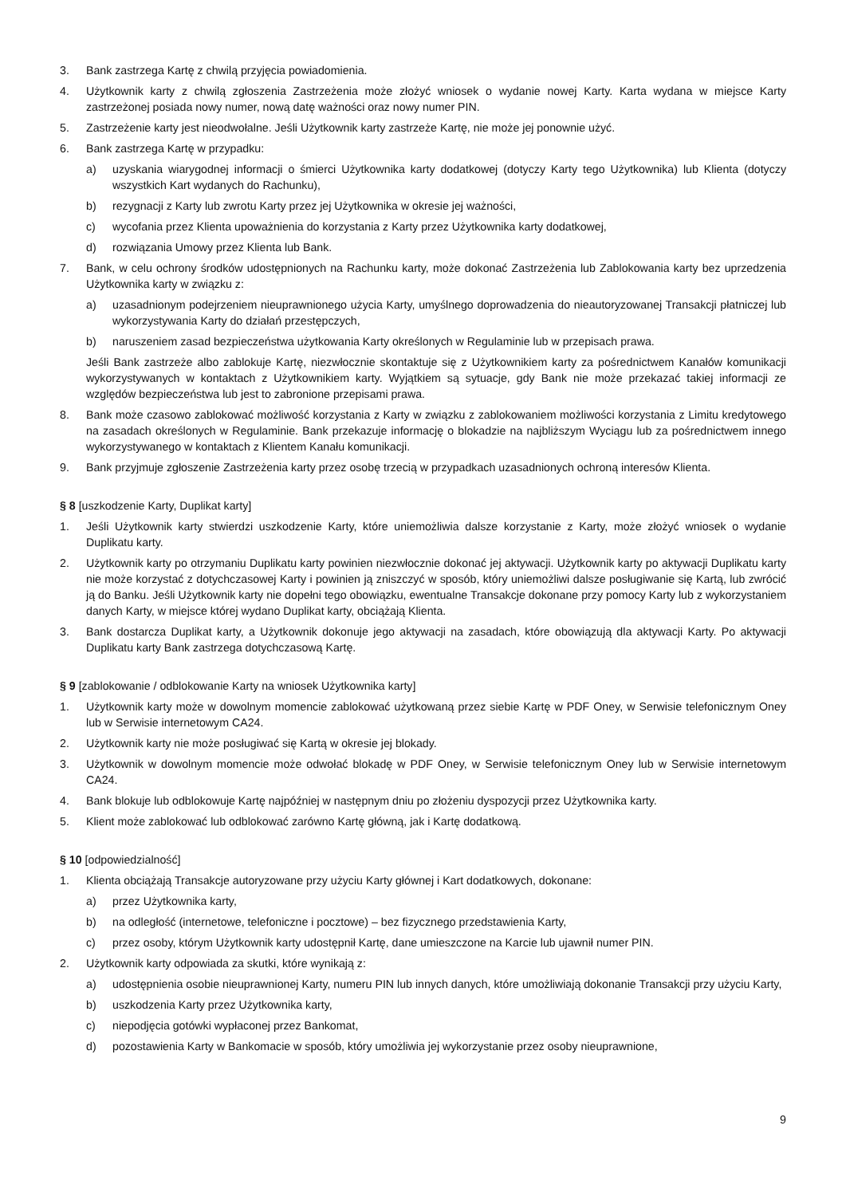3. Bank zastrzega Kartę z chwilą przyjęcia powiadomienia.
4. Użytkownik karty z chwilą zgłoszenia Zastrzeżenia może złożyć wniosek o wydanie nowej Karty. Karta wydana w miejsce Karty zastrzeżonej posiada nowy numer, nową datę ważności oraz nowy numer PIN.
5. Zastrzeżenie karty jest nieodwołalne. Jeśli Użytkownik karty zastrzeże Kartę, nie może jej ponownie użyć.
6. Bank zastrzega Kartę w przypadku:
a) uzyskania wiarygodnej informacji o śmierci Użytkownika karty dodatkowej (dotyczy Karty tego Użytkownika) lub Klienta (dotyczy wszystkich Kart wydanych do Rachunku),
b) rezygnacji z Karty lub zwrotu Karty przez jej Użytkownika w okresie jej ważności,
c) wycofania przez Klienta upoważnienia do korzystania z Karty przez Użytkownika karty dodatkowej,
d) rozwiązania Umowy przez Klienta lub Bank.
7. Bank, w celu ochrony środków udostępnionych na Rachunku karty, może dokonać Zastrzeżenia lub Zablokowania karty bez uprzedzenia Użytkownika karty w związku z:
a) uzasadnionym podejrzeniem nieuprawnionego użycia Karty, umyślnego doprowadzenia do nieautoryzowanej Transakcji płatniczej lub wykorzystywania Karty do działań przestępczych,
b) naruszeniem zasad bezpieczeństwa użytkowania Karty określonych w Regulaminie lub w przepisach prawa.
Jeśli Bank zastrzeże albo zablokuje Kartę, niezwłocznie skontaktuje się z Użytkownikiem karty za pośrednictwem Kanałów komunikacji wykorzystywanych w kontaktach z Użytkownikiem karty. Wyjątkiem są sytuacje, gdy Bank nie może przekazać takiej informacji ze względów bezpieczeństwa lub jest to zabronione przepisami prawa.
8. Bank może czasowo zablokować możliwość korzystania z Karty w związku z zablokowaniem możliwości korzystania z Limitu kredytowego na zasadach określonych w Regulaminie. Bank przekazuje informację o blokadzie na najbliższym Wyciągu lub za pośrednictwem innego wykorzystywanego w kontaktach z Klientem Kanału komunikacji.
9. Bank przyjmuje zgłoszenie Zastrzeżenia karty przez osobę trzecią w przypadkach uzasadnionych ochroną interesów Klienta.
§ 8 [uszkodzenie Karty, Duplikat karty]
1. Jeśli Użytkownik karty stwierdzi uszkodzenie Karty, które uniemożliwia dalsze korzystanie z Karty, może złożyć wniosek o wydanie Duplikatu karty.
2. Użytkownik karty po otrzymaniu Duplikatu karty powinien niezwłocznie dokonać jej aktywacji. Użytkownik karty po aktywacji Duplikatu karty nie może korzystać z dotychczasowej Karty i powinien ją zniszczyć w sposób, który uniemożliwi dalsze posługiwanie się Kartą, lub zwrócić ją do Banku. Jeśli Użytkownik karty nie dopełni tego obowiązku, ewentualne Transakcje dokonane przy pomocy Karty lub z wykorzystaniem danych Karty, w miejsce której wydano Duplikat karty, obciążają Klienta.
3. Bank dostarcza Duplikat karty, a Użytkownik dokonuje jego aktywacji na zasadach, które obowiązują dla aktywacji Karty. Po aktywacji Duplikatu karty Bank zastrzega dotychczasową Kartę.
§ 9 [zablokowanie / odblokowanie Karty na wniosek Użytkownika karty]
1. Użytkownik karty może w dowolnym momencie zablokować użytkowaną przez siebie Kartę w PDF Oney, w Serwisie telefonicznym Oney lub w Serwisie internetowym CA24.
2. Użytkownik karty nie może posługiwać się Kartą w okresie jej blokady.
3. Użytkownik w dowolnym momencie może odwołać blokadę w PDF Oney, w Serwisie telefonicznym Oney lub w Serwisie internetowym CA24.
4. Bank blokuje lub odblokowuje Kartę najpóźniej w następnym dniu po złożeniu dyspozycji przez Użytkownika karty.
5. Klient może zablokować lub odblokować zarówno Kartę główną, jak i Kartę dodatkową.
§ 10 [odpowiedzialność]
1. Klienta obciążają Transakcje autoryzowane przy użyciu Karty głównej i Kart dodatkowych, dokonane:
a) przez Użytkownika karty,
b) na odległość (internetowe, telefoniczne i pocztowe) – bez fizycznego przedstawienia Karty,
c) przez osoby, którym Użytkownik karty udostępnił Kartę, dane umieszczone na Karcie lub ujawnił numer PIN.
2. Użytkownik karty odpowiada za skutki, które wynikają z:
a) udostępnienia osobie nieuprawnionej Karty, numeru PIN lub innych danych, które umożliwiają dokonanie Transakcji przy użyciu Karty,
b) uszkodzenia Karty przez Użytkownika karty,
c) niepodjęcia gotówki wypłaconej przez Bankomat,
d) pozostawienia Karty w Bankomacie w sposób, który umożliwia jej wykorzystanie przez osoby nieuprawnione,
9